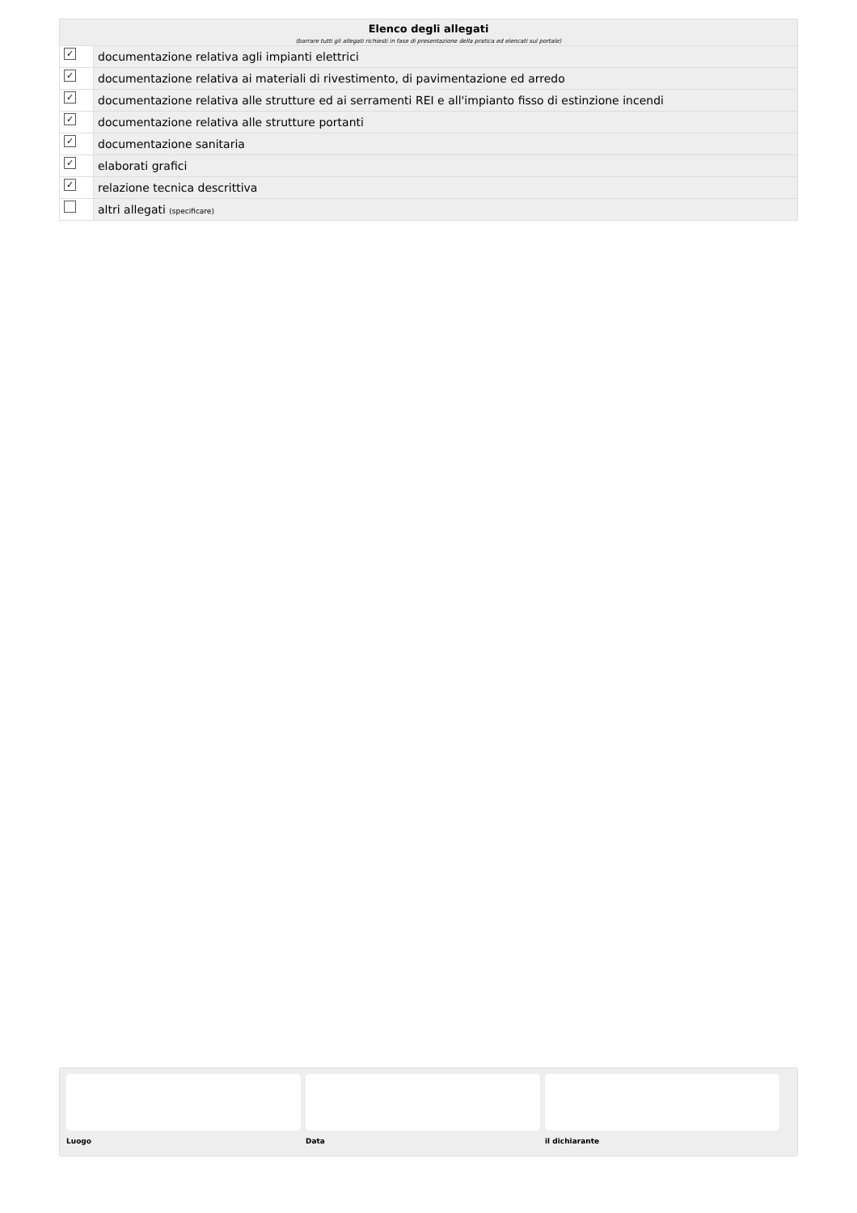| Elenco degli allegati (barrare tutti gli allegati richiesti in fase di presentazione della pratica ed elencati sul portale) | |
| --- | --- |
| ✓ | documentazione relativa agli impianti elettrici |
| ✓ | documentazione relativa ai materiali di rivestimento, di pavimentazione ed arredo |
| ✓ | documentazione relativa alle strutture ed ai serramenti REI e all'impianto fisso di estinzione incendi |
| ✓ | documentazione relativa alle strutture portanti |
| ✓ | documentazione sanitaria |
| ✓ | elaborati grafici |
| ✓ | relazione tecnica descrittiva |
| | altri allegati (specificare) |
Luogo Data il dichiarante